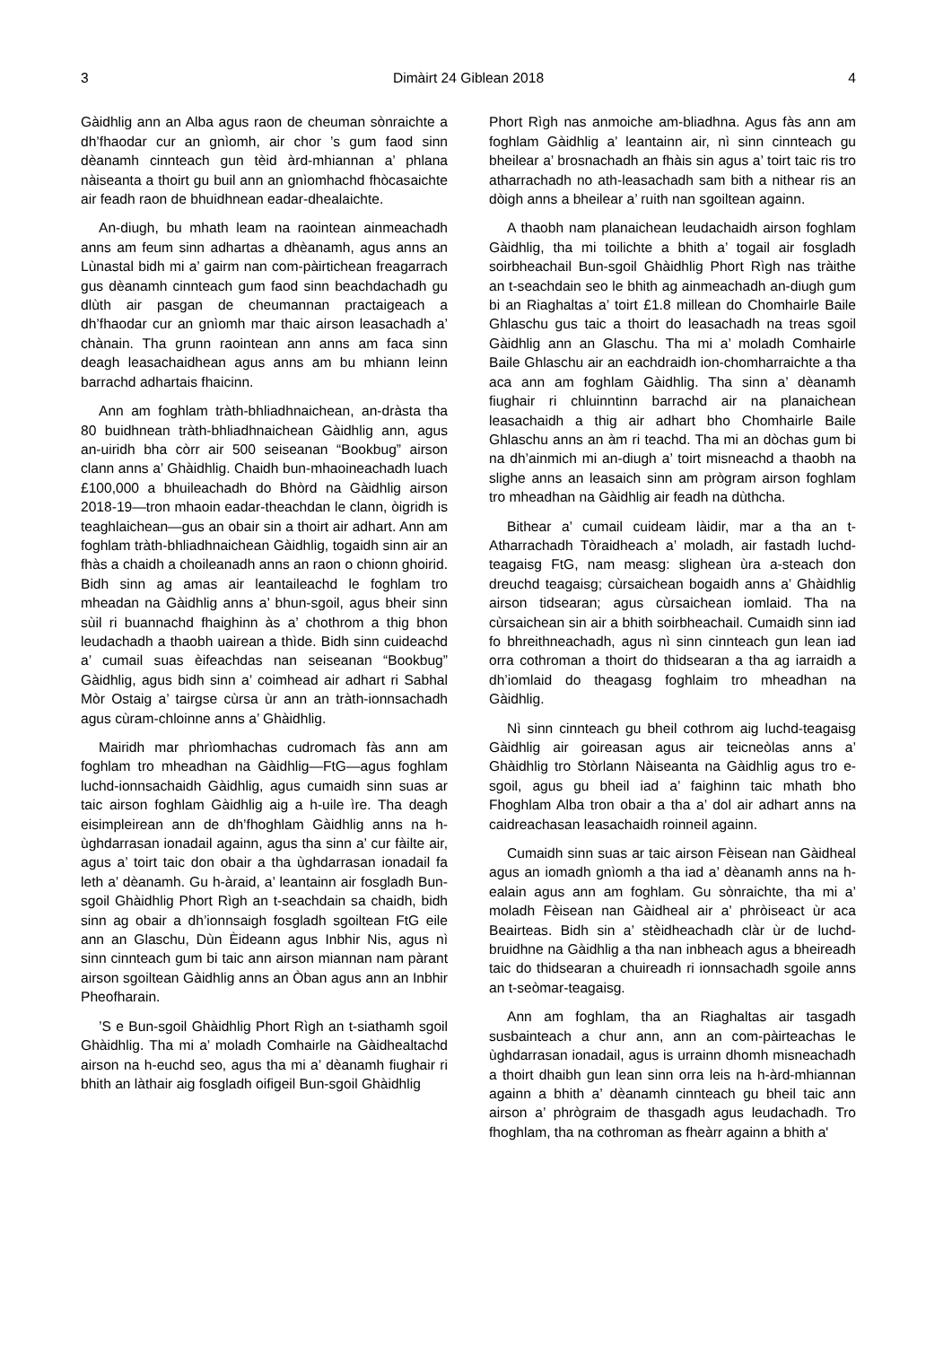3 Dimàirt 24 Giblean 2018 4
Gàidhlig ann an Alba agus raon de cheuman sònraichte a dh’fhaodar cur an gnìomh, air chor ’s gum faod sinn dèanamh cinnteach gun tèid àrd-mhiannan a’ phlana nàiseanta a thoirt gu buil ann an gnìomhachd fhòcasaichte air feadh raon de bhuidhnean eadar-dhealaichte.
An-diugh, bu mhath leam na raointean ainmeachadh anns am feum sinn adhartas a dhèanamh, agus anns an Lùnastal bidh mi a’ gairm nan com-pàirtichean freagarrach gus dèanamh cinnteach gum faod sinn beachdachadh gu dlùth air pasgan de cheumannan practaigeach a dh’fhaodar cur an gnìomh mar thaic airson leasachadh a’ chànain. Tha grunn raointean ann anns am faca sinn deagh leasachaidhean agus anns am bu mhiann leinn barrachd adhartais fhaicinn.
Ann am foghlam tràth-bhliadhnaichean, an-dràsta tha 80 buidhnean tràth-bhliadhnaichean Gàidhlig ann, agus an-uiridh bha còrr air 500 seiseanan “Bookbug” airson clann anns a’ Ghàidhlig. Chaidh bun-mhaoineachadh luach £100,000 a bhuileachadh do Bhòrd na Gàidhlig airson 2018-19—tron mhaoin eadar-theachdan le clann, òigridh is teaghlaichean—gus an obair sin a thoirt air adhart. Ann am foghlam tràth-bhliadhnaichean Gàidhlig, togaidh sinn air an fhàs a chaidh a choileanadh anns an raon o chionn ghoirid. Bidh sinn ag amas air leantaileachd le foghlam tro mheadan na Gàidhlig anns a’ bhun-sgoil, agus bheir sinn sùil ri buannachd fhaighinn às a’ chothrom a thig bhon leudachadh a thaobh uairean a thìde. Bidh sinn cuideachd a’ cumail suas èifeachdas nan seiseanan “Bookbug” Gàidhlig, agus bidh sinn a’ coimhead air adhart ri Sabhal Mòr Ostaig a’ tairgse cùrsa ùr ann an tràth-ionnsachadh agus cùram-chloinne anns a’ Ghàidhlig.
Mairidh mar phrìomhachas cudromach fàs ann am foghlam tro mheadhan na Gàidhlig—FtG—agus foghlam luchd-ionnsachaidh Gàidhlig, agus cumaidh sinn suas ar taic airson foghlam Gàidhlig aig a h-uile ìre. Tha deagh eisimpleirean ann de dh’fhoghlam Gàidhlig anns na h-ùghdarrasan ionadail againn, agus tha sinn a’ cur fàilte air, agus a’ toirt taic don obair a tha ùghdarrasan ionadail fa leth a’ dèanamh. Gu h-àraid, a’ leantainn air fosgladh Bun-sgoil Ghàidhlig Phort Rìgh an t-seachdain sa chaidh, bidh sinn ag obair a dh’ionnsaigh fosgladh sgoiltean FtG eile ann an Glaschu, Dùn Èideann agus Inbhir Nis, agus nì sinn cinnteach gum bi taic ann airson miannan nam pàrant airson sgoiltean Gàidhlig anns an Òban agus ann an Inbhir Pheofharain.
’S e Bun-sgoil Ghàidhlig Phort Rìgh an t-siathamh sgoil Ghàidhlig. Tha mi a’ moladh Comhairle na Gàidhealtachd airson na h-euchd seo, agus tha mi a’ dèanamh fiughair ri bhith an làthair aig fosgladh oifigeil Bun-sgoil Ghàidhlig
Phort Rìgh nas anmoiche am-bliadhna. Agus fàs ann am foghlam Gàidhlig a’ leantainn air, nì sinn cinnteach gu bheilear a’ brosnachadh an fhàis sin agus a’ toirt taic ris tro atharrachadh no ath-leasachadh sam bith a nithear ris an dòigh anns a bheilear a’ ruith nan sgoiltean againn.
A thaobh nam planaichean leudachaidh airson foghlam Gàidhlig, tha mi toilichte a bhith a’ togail air fosgladh soirbheachail Bun-sgoil Ghàidhlig Phort Rìgh nas tràithe an t-seachdain seo le bhith ag ainmeachadh an-diugh gum bi an Riaghaltas a’ toirt £1.8 millean do Chomhairle Baile Ghlaschu gus taic a thoirt do leasachadh na treas sgoil Gàidhlig ann an Glaschu. Tha mi a’ moladh Comhairle Baile Ghlaschu air an eachdraidh ion-chomharraichte a tha aca ann am foghlam Gàidhlig. Tha sinn a’ dèanamh fiughair ri chluinntinn barrachd air na planaichean leasachaidh a thig air adhart bho Chomhairle Baile Ghlaschu anns an àm ri teachd. Tha mi an dòchas gum bi na dh’ainmich mi an-diugh a’ toirt misneachd a thaobh na slighe anns an leasaich sinn am prògram airson foghlam tro mheadhan na Gàidhlig air feadh na dùthcha.
Bithear a’ cumail cuideam làidir, mar a tha an t-Atharrachadh Tòraidheach a’ moladh, air fastadh luchd-teagaisg FtG, nam measg: slighean ùra a-steach don dreuchd teagaisg; cùrsaichean bogaidh anns a’ Ghàidhlig airson tidsearan; agus cùrsaichean iomlaid. Tha na cùrsaichean sin air a bhith soirbheachail. Cumaidh sinn iad fo bhreithneachadh, agus nì sinn cinnteach gun lean iad orra cothroman a thoirt do thidsearan a tha ag iarraidh a dh’iomlaid do theagasg foghlaim tro mheadhan na Gàidhlig.
Nì sinn cinnteach gu bheil cothrom aig luchd-teagaisg Gàidhlig air goireasan agus air teicneòlas anns a’ Ghàidhlig tro Stòrlann Nàiseanta na Gàidhlig agus tro e-sgoil, agus gu bheil iad a’ faighinn taic mhath bho Fhoghlam Alba tron obair a tha a’ dol air adhart anns na caidreachasan leasachaidh roinneil againn.
Cumaidh sinn suas ar taic airson Fèisean nan Gàidheal agus an iomadh gnìomh a tha iad a’ dèanamh anns na h-ealain agus ann am foghlam. Gu sònraichte, tha mi a’ moladh Fèisean nan Gàidheal air a’ phròiseact ùr aca Beairteas. Bidh sin a’ stèidheachadh clàr ùr de luchd-bruidhne na Gàidhlig a tha nan inbheach agus a bheireadh taic do thidsearan a chuireadh ri ionnsachadh sgoile anns an t-seòmar-teagaisg.
Ann am foghlam, tha an Riaghaltas air tasgadh susbainteach a chur ann, ann an com-pàirteachas le ùghdarrasan ionadail, agus is urrainn dhomh misneachadh a thoirt dhaibh gun lean sinn orra leis na h-àrd-mhiannan againn a bhith a’ dèanamh cinnteach gu bheil taic ann airson a’ phrògraim de thasgadh agus leudachadh. Tro fhoghlam, tha na cothroman as fheàrr againn a bhith a'